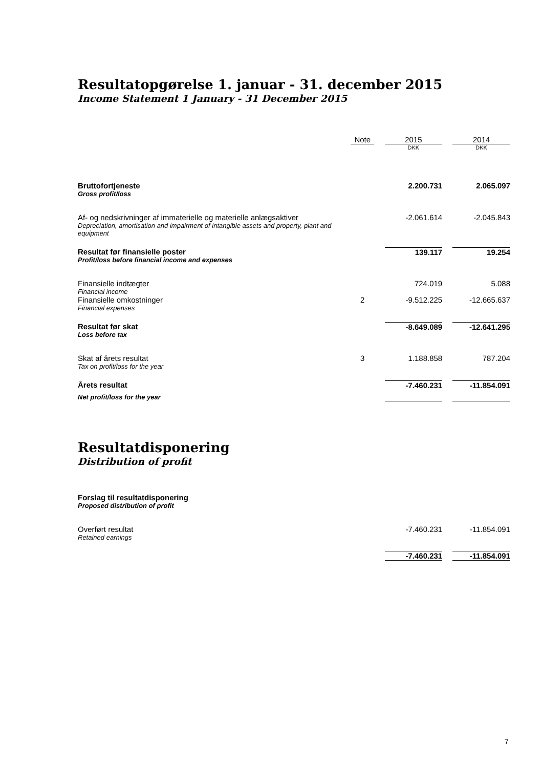Resultatopgørelse 1. januar - 31. december 2015
Income Statement 1 January - 31 December 2015
| | Note | | 2015 | | 2014 |
| | | | DKK | | DKK |
| Bruttofortjeneste Gross profit/loss | | | 2.200.731 | | 2.065.097 |
| Af- og nedskrivninger af immaterielle og materielle anlægsaktiver Depreciation, amortisation and impairment of intangible assets and property, plant and equipment | | | -2.061.614 | | -2.045.843 |
| Resultat før finansielle poster Profit/loss before financial income and expenses | | | 139.117 | | 19.254 |
| Finansielle indtægter Financial income | | | 724.019 | | 5.088 |
| Finansielle omkostninger Financial expenses | 2 | | -9.512.225 | | -12.665.637 |
| Resultat før skat Loss before tax | | | -8.649.089 | | -12.641.295 |
| Skat af årets resultat Tax on profit/loss for the year | 3 | | 1.188.858 | | 787.204 |
| Årets resultat Net profit/loss for the year | | | -7.460.231 | | -11.854.091 |
Resultatdisponering
Distribution of profit
| Forslag til resultatdisponering Proposed distribution of profit | | | | | |
| Overført resultat Retained earnings | | | -7.460.231 | | -11.854.091 |
| | | | -7.460.231 | | -11.854.091 |
7